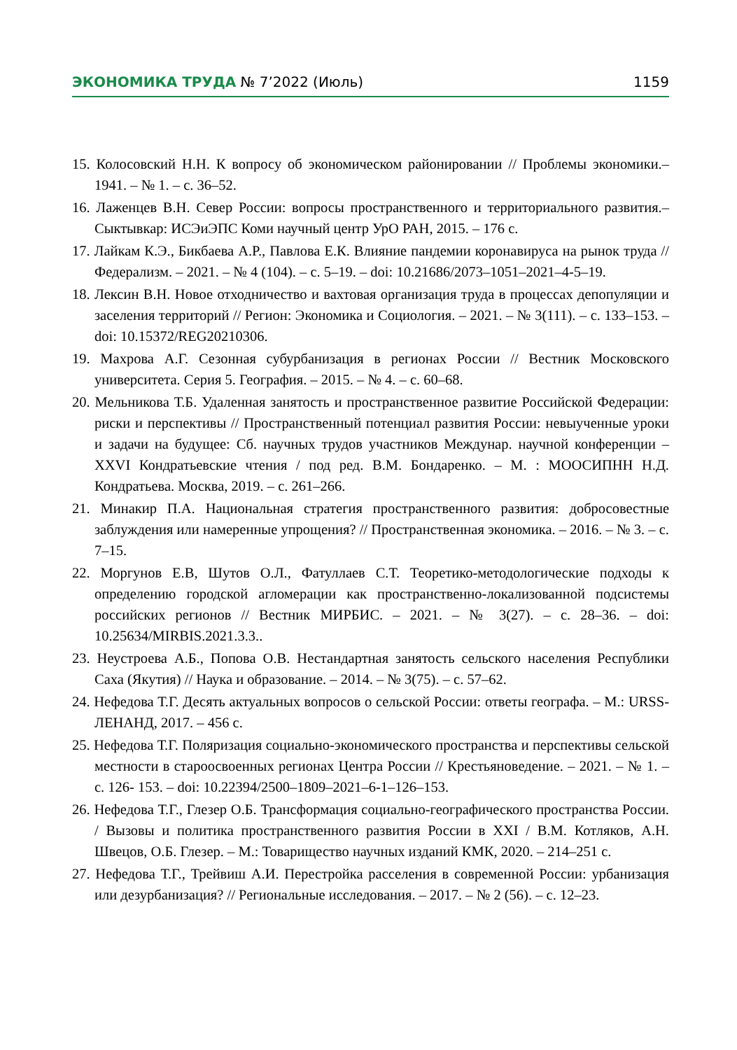ЭКОНОМИКА ТРУДА № 7’2022 (Июль) 1159
15. Колосовский Н.Н. К вопросу об экономическом районировании // Проблемы экономики.– 1941. – № 1. – с. 36–52.
16. Лаженцев В.Н. Север России: вопросы пространственного и территориального развития.– Сыктывкар: ИСЭиЭПС Коми научный центр УрО РАН, 2015. – 176 с.
17. Лайкам К.Э., Бикбаева А.Р., Павлова Е.К. Влияние пандемии коронавируса на рынок труда // Федерализм. – 2021. – № 4 (104). – с. 5–19. – doi: 10.21686/2073–1051–2021–4-5–19.
18. Лексин В.Н. Новое отходничество и вахтовая организация труда в процессах депопуляции и заселения территорий // Регион: Экономика и Социология. – 2021. – № 3(111). – с. 133–153. – doi: 10.15372/REG20210306.
19. Махрова А.Г. Сезонная субурбанизация в регионах России // Вестник Московского университета. Серия 5. География. – 2015. – № 4. – с. 60–68.
20. Мельникова Т.Б. Удаленная занятость и пространственное развитие Российской Федерации: риски и перспективы // Пространственный потенциал развития России: невыученные уроки и задачи на будущее: Сб. научных трудов участников Междунар. научной конференции – XXVI Кондратьевские чтения / под ред. В.М. Бондаренко. – М. : МООСИПНН Н.Д. Кондратьева. Москва, 2019. – с. 261–266.
21. Минакир П.А. Национальная стратегия пространственного развития: добросовестные заблуждения или намеренные упрощения? // Пространственная экономика. – 2016. – № 3. – с. 7–15.
22. Моргунов Е.В, Шутов О.Л., Фатуллаев С.Т. Теоретико-методологические подходы к определению городской агломерации как пространственно-локализованной подсистемы российских регионов // Вестник МИРБИС. – 2021. – № 3(27). – с. 28–36. – doi: 10.25634/MIRBIS.2021.3.3..
23. Неустроева А.Б., Попова О.В. Нестандартная занятость сельского населения Республики Саха (Якутия) // Наука и образование. – 2014. – № 3(75). – с. 57–62.
24. Нефедова Т.Г. Десять актуальных вопросов о сельской России: ответы географа. – М.: URSS-ЛЕНАНД, 2017. – 456 с.
25. Нефедова Т.Г. Поляризация социально-экономического пространства и перспективы сельской местности в староосвоенных регионах Центра России // Крестьяноведение. – 2021. – № 1. – с. 126- 153. – doi: 10.22394/2500–1809–2021–6-1–126–153.
26. Нефедова Т.Г., Глезер О.Б. Трансформация социально-географического пространства России. / Вызовы и политика пространственного развития России в XXI / В.М. Котляков, А.Н. Швецов, О.Б. Глезер. – М.: Товарищество научных изданий КМК, 2020. – 214–251 с.
27. Нефедова Т.Г., Трейвиш А.И. Перестройка расселения в современной России: урбанизация или дезурбанизация? // Региональные исследования. – 2017. – № 2 (56). – с. 12–23.